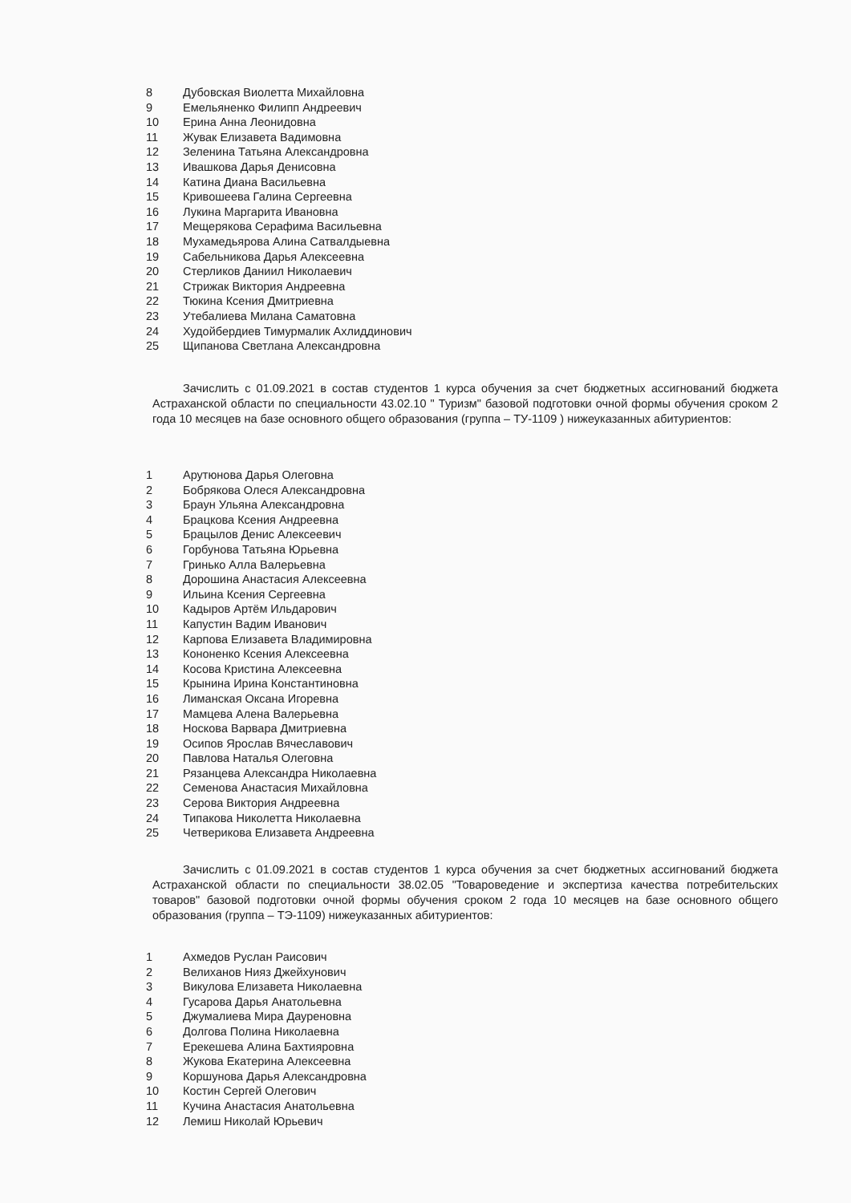8 Дубовская Виолетта Михайловна
9 Емельяненко Филипп Андреевич
10 Ерина Анна Леонидовна
11 Жувак Елизавета Вадимовна
12 Зеленина Татьяна Александровна
13 Ивашкова Дарья Денисовна
14 Катина Диана Васильевна
15 Кривошеева Галина Сергеевна
16 Лукина Маргарита Ивановна
17 Мещерякова Серафима Васильевна
18 Мухамедьярова Алина Сатвалдыевна
19 Сабельникова Дарья Алексеевна
20 Стерликов Даниил Николаевич
21 Стрижак Виктория Андреевна
22 Тюкина Ксения Дмитриевна
23 Утебалиева Милана Саматовна
24 Худойбердиев Тимурмалик Ахлиддинович
25 Щипанова Светлана Александровна
Зачислить с 01.09.2021 в состав студентов 1 курса обучения за счет бюджетных ассигнований бюджета Астраханской области по специальности 43.02.10 " Туризм" базовой подготовки очной формы обучения сроком 2 года 10 месяцев на базе основного общего образования (группа – ТУ-1109 ) нижеуказанных абитуриентов:
1 Арутюнова Дарья Олеговна
2 Бобрякова Олеся Александровна
3 Браун Ульяна Александровна
4 Брацкова Ксения Андреевна
5 Брацылов Денис Алексеевич
6 Горбунова Татьяна Юрьевна
7 Гринько Алла Валерьевна
8 Дорошина Анастасия Алексеевна
9 Ильина Ксения Сергеевна
10 Кадыров Артём Ильдарович
11 Капустин Вадим Иванович
12 Карпова Елизавета Владимировна
13 Кононенко Ксения Алексеевна
14 Косова Кристина Алексеевна
15 Крынина Ирина Константиновна
16 Лиманская Оксана Игоревна
17 Мамцева Алена Валерьевна
18 Носкова Варвара Дмитриевна
19 Осипов Ярослав Вячеславович
20 Павлова Наталья Олеговна
21 Рязанцева Александра Николаевна
22 Семенова Анастасия Михайловна
23 Серова Виктория Андреевна
24 Типакова Николетта Николаевна
25 Четверикова Елизавета Андреевна
Зачислить с 01.09.2021 в состав студентов 1 курса обучения за счет бюджетных ассигнований бюджета Астраханской области по специальности 38.02.05 "Товароведение и экспертиза качества потребительских товаров" базовой подготовки очной формы обучения сроком 2 года 10 месяцев на базе основного общего образования (группа – ТЭ-1109) нижеуказанных абитуриентов:
1 Ахмедов Руслан Раисович
2 Велиханов Нияз Джейхунович
3 Викулова Елизавета Николаевна
4 Гусарова Дарья Анатольевна
5 Джумалиева Мира Дауреновна
6 Долгова Полина Николаевна
7 Ерекешева Алина Бахтияровна
8 Жукова Екатерина Алексеевна
9 Коршунова Дарья Александровна
10 Костин Сергей Олегович
11 Кучина Анастасия Анатольевна
12 Лемиш Николай Юрьевич